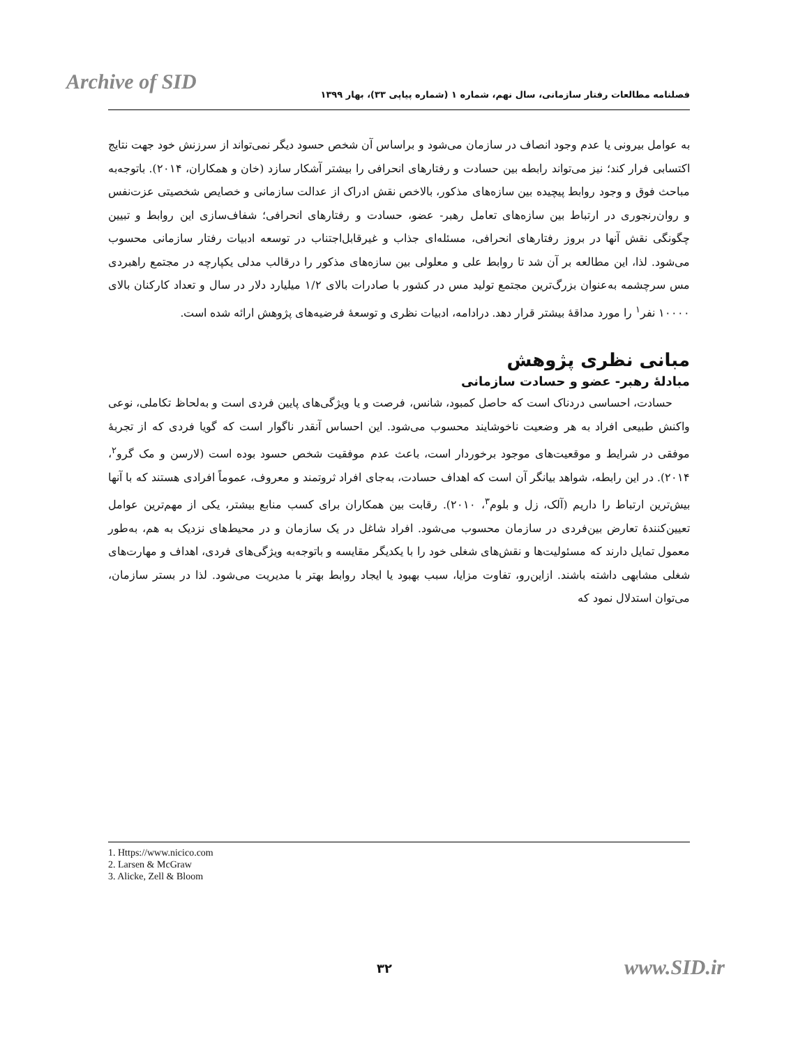Archive of SID
فصلنامه مطالعات رفتار سازمانی، سال نهم، شماره ۱ (شماره پیاپی ۳۳)، بهار ۱۳۹۹
به عوامل بیرونی یا عدم وجود انصاف در سازمان می‌شود و براساس آن شخص حسود دیگر نمی‌تواند از سرزنش خود جهت نتایج اکتسابی فرار کند؛ نیز می‌تواند رابطه بین حسادت و رفتارهای انحرافی را بیشتر آشکار سازد (خان و همکاران، ۲۰۱۴). باتوجه‌به مباحث فوق و وجود روابط پیچیده بین سازه‌های مذکور، بالاخص نقش ادراک از عدالت سازمانی و خصایص شخصیتی عزت‌نفس و روان‌رنجوری در ارتباط بین سازه‌های تعامل رهبر- عضو، حسادت و رفتارهای انحرافی؛ شفاف‌سازی این روابط و تبیین چگونگی نقش آنها در بروز رفتارهای انحرافی، مسئله‌ای جذاب و غیرقابل‌اجتناب در توسعه ادبیات رفتار سازمانی محسوب می‌شود. لذا، این مطالعه بر آن شد تا روابط علی و معلولی بین سازه‌های مذکور را درقالب مدلی یکپارچه در مجتمع راهبردی مس سرچشمه به‌عنوان بزرگ‌ترین مجتمع تولید مس در کشور با صادرات بالای ۱/۲ میلیارد دلار در سال و تعداد کارکنان بالای ۱۰۰۰۰ نفر<sup>۱</sup> را مورد مداقهٔ بیشتر قرار دهد. درادامه، ادبیات نظری و توسعهٔ فرضیه‌های پژوهش ارائه شده است.
مبانی نظری پژوهش
مبادلهٔ رهبر- عضو و حسادت سازمانی
حسادت، احساسی دردناک است که حاصل کمبود، شانس، فرصت و یا ویژگی‌های پایین فردی است و به‌لحاظ تکاملی، نوعی واکنش طبیعی افراد به هر وضعیت ناخوشایند محسوب می‌شود. این احساس آنقدر ناگوار است که گویا فردی که از تجربهٔ موفقی در شرایط و موقعیت‌های موجود برخوردار است، باعث عدم موفقیت شخص حسود بوده است (لارسن و مک گرو<sup>۲</sup>، ۲۰۱۴). در این رابطه، شواهد بیانگر آن است که اهداف حسادت، به‌جای افراد ثروتمند و معروف، عموماً افرادی هستند که با آنها بیش‌ترین ارتباط را داریم (آلک، زل و بلوم<sup>۳</sup>، ۲۰۱۰). رقابت بین همکاران برای کسب منابع بیشتر، یکی از مهم‌ترین عوامل تعیین‌کنندهٔ تعارض بین‌فردی در سازمان محسوب می‌شود. افراد شاغل در یک سازمان و در محیط‌های نزدیک به هم، به‌طور معمول تمایل دارند که مسئولیت‌ها و نقش‌های شغلی خود را با یکدیگر مقایسه و باتوجه‌به ویژگی‌های فردی، اهداف و مهارت‌های شغلی مشابهی داشته باشند. ازاین‌رو، تفاوت مزایا، سبب بهبود یا ایجاد روابط بهتر با مدیریت می‌شود. لذا در بستر سازمان، می‌توان استدلال نمود که
1. Https://www.nicico.com
2. Larsen & McGraw
3. Alicke, Zell & Bloom
۳۲ www.SID.ir